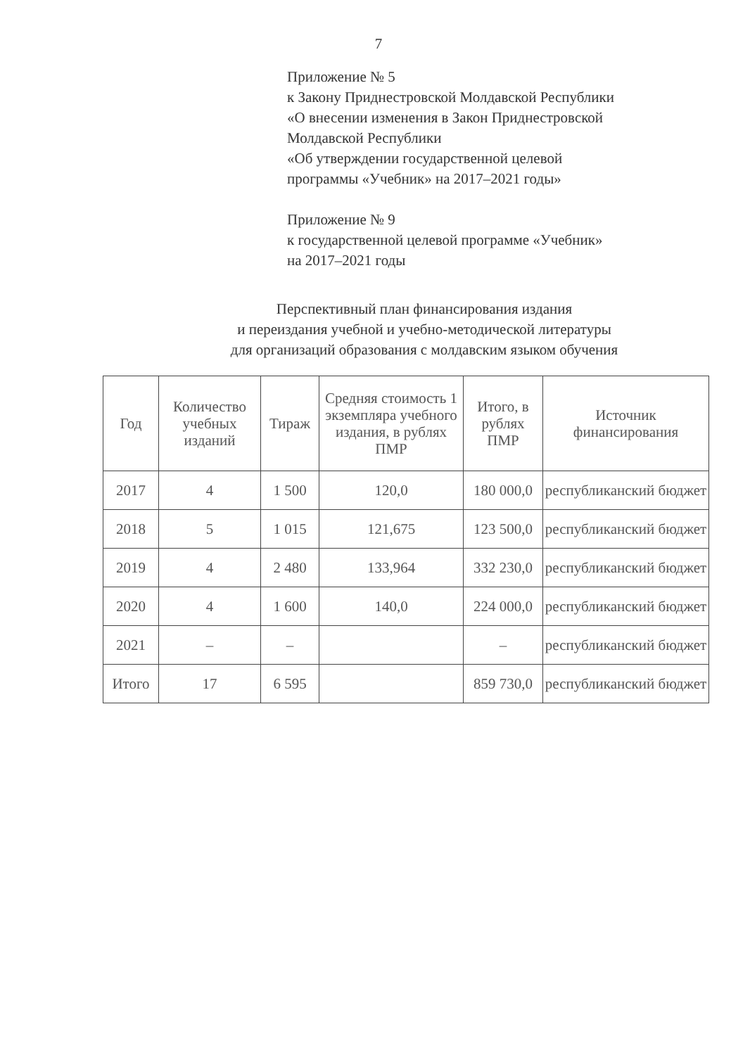7
Приложение № 5
к Закону Приднестровской Молдавской Республики
«О внесении изменения в Закон Приднестровской
Молдавской Республики
«Об утверждении государственной целевой
программы «Учебник» на 2017–2021 годы»
Приложение № 9
к государственной целевой программе «Учебник»
на 2017–2021 годы
Перспективный план финансирования издания
и переиздания учебной и учебно-методической литературы
для организаций образования с молдавским языком обучения
| Год | Количество учебных изданий | Тираж | Средняя стоимость 1 экземпляра учебного издания, в рублях ПМР | Итого, в рублях ПМР | Источник финансирования |
| --- | --- | --- | --- | --- | --- |
| 2017 | 4 | 1 500 | 120,0 | 180 000,0 | республиканский бюджет |
| 2018 | 5 | 1 015 | 121,675 | 123 500,0 | республиканский бюджет |
| 2019 | 4 | 2 480 | 133,964 | 332 230,0 | республиканский бюджет |
| 2020 | 4 | 1 600 | 140,0 | 224 000,0 | республиканский бюджет |
| 2021 | – | – | | – | республиканский бюджет |
| Итого | 17 | 6 595 | | 859 730,0 | республиканский бюджет |